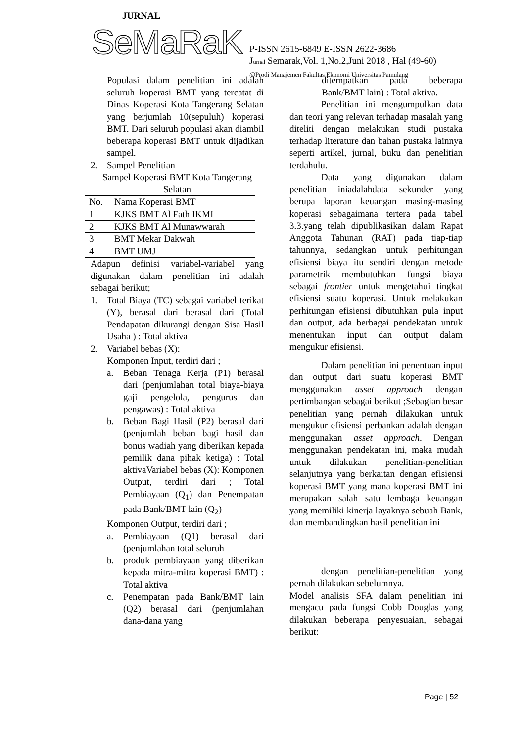JURNAL
SeMaRaK P-ISSN 2615-6849 E-ISSN 2622-3686
Jurnal Semarak,Vol. 1,No.2,Juni 2018 , Hal (49-60)
@Prodi Manajemen Fakultas Ekonomi Universitas Pamulang
Populasi dalam penelitian ini adalah seluruh koperasi BMT yang tercatat di Dinas Koperasi Kota Tangerang Selatan yang berjumlah 10(sepuluh) koperasi BMT. Dari seluruh populasi akan diambil beberapa koperasi BMT untuk dijadikan sampel.
2. Sampel Penelitian
Sampel Koperasi BMT Kota Tangerang Selatan
| No. | Nama Koperasi BMT |
| 1 | KJKS BMT Al Fath IKMI |
| 2 | KJKS BMT Al Munawwarah |
| 3 | BMT Mekar Dakwah |
| 4 | BMT UMJ |
Adapun definisi variabel-variabel yang digunakan dalam penelitian ini adalah sebagai berikut;
1. Total Biaya (TC) sebagai variabel terikat (Y), berasal dari berasal dari (Total Pendapatan dikurangi dengan Sisa Hasil Usaha ) : Total aktiva
2. Variabel bebas (X):
Komponen Input, terdiri dari ;
a. Beban Tenaga Kerja (P1) berasal dari (penjumlahan total biaya-biaya gaji pengelola, pengurus dan pengawas) : Total aktiva
b. Beban Bagi Hasil (P2) berasal dari (penjumlah beban bagi hasil dan bonus wadiah yang diberikan kepada pemilik dana pihak ketiga) : Total aktivaVariabel bebas (X): Komponen Output, terdiri dari ; Total Pembiayaan (Q<sub>1</sub>) dan Penempatan pada Bank/BMT lain (Q<sub>2</sub>)
Komponen Output, terdiri dari ;
a. Pembiayaan (Q1) berasal dari (penjumlahan total seluruh
b. produk pembiayaan yang diberikan kepada mitra-mitra koperasi BMT) : Total aktiva
c. Penempatan pada Bank/BMT lain (Q2) berasal dari (penjumlahan dana-dana yang
ditempatkan pada beberapa Bank/BMT lain) : Total aktiva.
Penelitian ini mengumpulkan data dan teori yang relevan terhadap masalah yang diteliti dengan melakukan studi pustaka terhadap literature dan bahan pustaka lainnya seperti artikel, jurnal, buku dan penelitian terdahulu.
Data yang digunakan dalam penelitian iniadalahdata sekunder yang berupa laporan keuangan masing-masing koperasi sebagaimana tertera pada tabel 3.3.yang telah dipublikasikan dalam Rapat Anggota Tahunan (RAT) pada tiap-tiap tahunnya, sedangkan untuk perhitungan efisiensi biaya itu sendiri dengan metode parametrik membutuhkan fungsi biaya sebagai frontier untuk mengetahui tingkat efisiensi suatu koperasi. Untuk melakukan perhitungan efisiensi dibutuhkan pula input dan output, ada berbagai pendekatan untuk menentukan input dan output dalam mengukur efisiensi.
Dalam penelitian ini penentuan input dan output dari suatu koperasi BMT menggunakan asset approach dengan pertimbangan sebagai berikut ;Sebagian besar penelitian yang pernah dilakukan untuk mengukur efisiensi perbankan adalah dengan menggunakan asset approach. Dengan menggunakan pendekatan ini, maka mudah untuk dilakukan penelitian-penelitian selanjutnya yang berkaitan dengan efisiensi koperasi BMT yang mana koperasi BMT ini merupakan salah satu lembaga keuangan yang memiliki kinerja layaknya sebuah Bank, dan membandingkan hasil penelitian ini
dengan penelitian-penelitian yang pernah dilakukan sebelumnya.
Model analisis SFA dalam penelitian ini mengacu pada fungsi Cobb Douglas yang dilakukan beberapa penyesuaian, sebagai berikut:
Page | 52